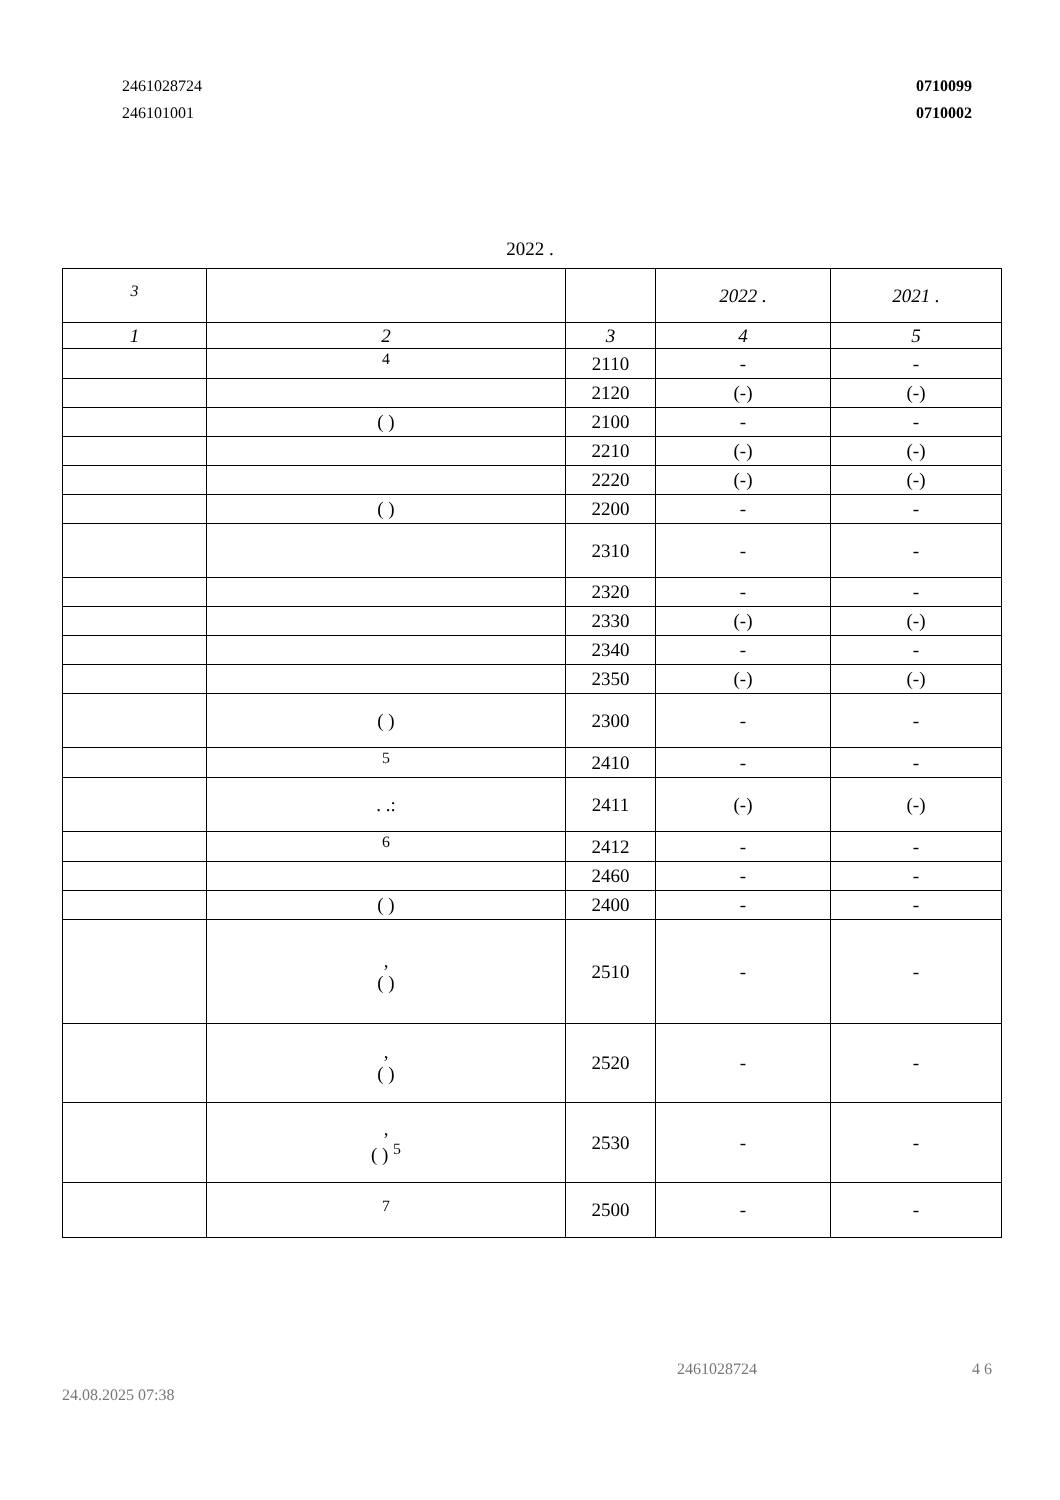2461028724 0710099
246101001 0710002
2022 .
| <sup>3</sup> | | | 2022 . | 2021 . |
| --- | --- | --- | --- | --- |
| 1 | 2 | 3 | 4 | 5 |
| | <sup>4</sup> | 2110 | - | - |
| | | 2120 | (-) | (-) |
| | ( ) | 2100 | - | - |
| | | 2210 | (-) | (-) |
| | | 2220 | (-) | (-) |
| | ( ) | 2200 | - | - |
| | | 2310 | - | - |
| | | 2320 | - | - |
| | | 2330 | (-) | (-) |
| | | 2340 | - | - |
| | | 2350 | (-) | (-) |
| | ( ) | 2300 | - | - |
| | <sup>5</sup> | 2410 | - | - |
| | . .: | 2411 | (-) | (-) |
| | <sup>6</sup> | 2412 | - | - |
| | | 2460 | - | - |
| | ( ) | 2400 | - | - |
| | , ( ) | 2510 | - | - |
| | , ( ) | 2520 | - | - |
| | , ( ) <sup>5</sup> | 2530 | - | - |
| | <sup>7</sup> | 2500 | - | - |
2461028724 4 6
24.08.2025 07:38